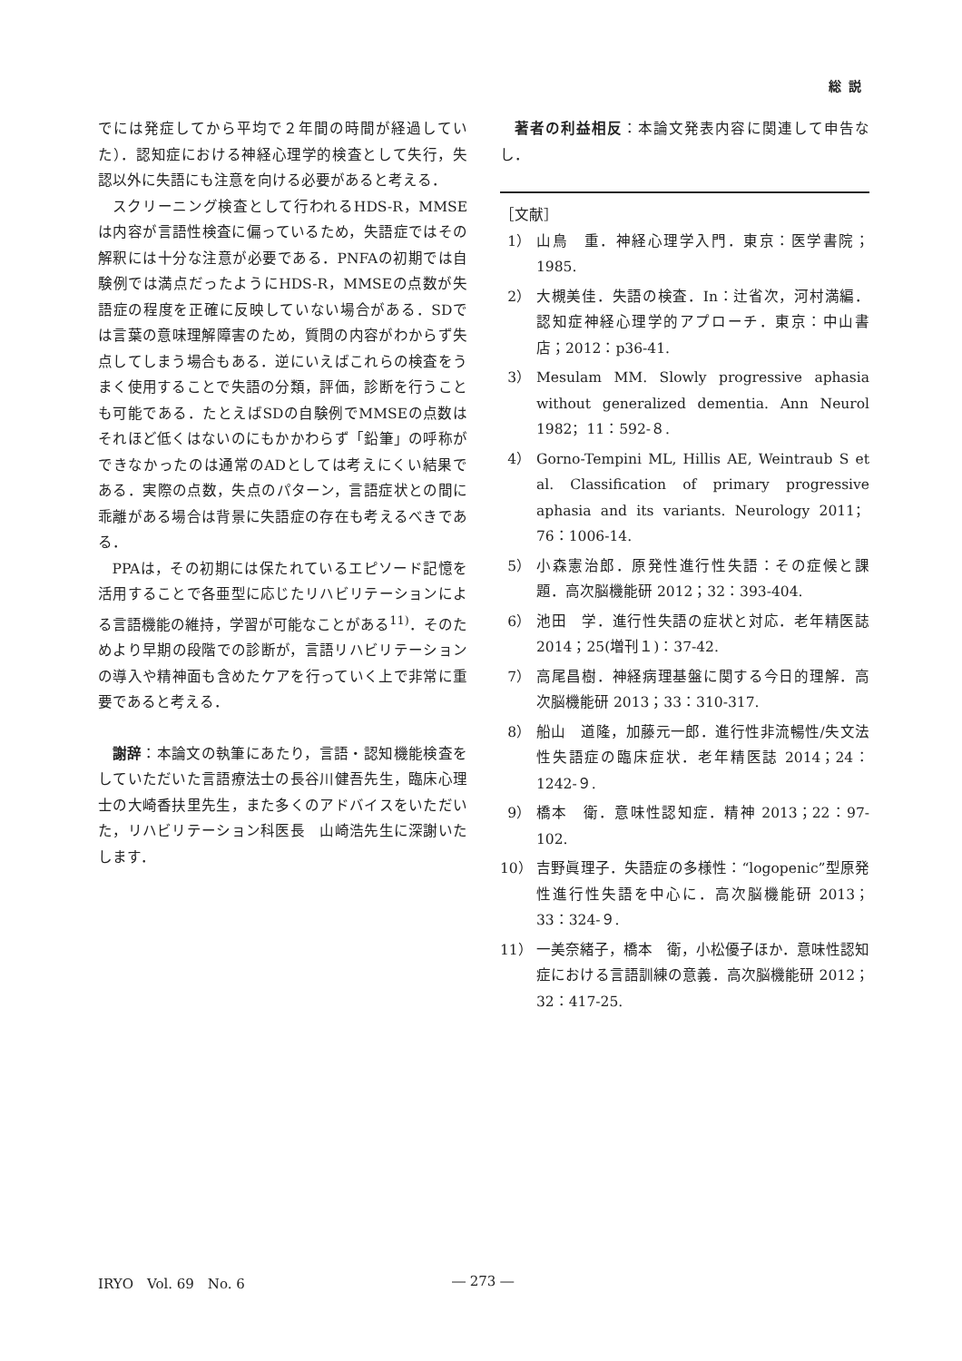総説
でには発症してから平均で２年間の時間が経過していた）．認知症における神経心理学的検査として失行，失認以外に失語にも注意を向ける必要があると考える．
スクリーニング検査として行われるHDS-R，MMSEは内容が言語性検査に偏っているため，失語症ではその解釈には十分な注意が必要である．PNFAの初期では自験例では満点だったようにHDS-R，MMSEの点数が失語症の程度を正確に反映していない場合がある．SDでは言葉の意味理解障害のため，質問の内容がわからず失点してしまう場合もある．逆にいえばこれらの検査をうまく使用することで失語の分類，評価，診断を行うことも可能である．たとえばSDの自験例でMMSEの点数はそれほど低くはないのにもかかわらず「鉛筆」の呼称ができなかったのは通常のADとしては考えにくい結果である．実際の点数，失点のパターン，言語症状との間に乖離がある場合は背景に失語症の存在も考えるべきである．
PPAは，その初期には保たれているエピソード記憶を活用することで各亜型に応じたリハビリテーションによる言語機能の維持，学習が可能なことがある<sup>11)</sup>．そのためより早期の段階での診断が，言語リハビリテーションの導入や精神面も含めたケアを行っていく上で非常に重要であると考える．
謝辞：本論文の執筆にあたり，言語・認知機能検査をしていただいた言語療法士の長谷川健吾先生，臨床心理士の大崎香扶里先生，また多くのアドバイスをいただいた，リハビリテーション科医長　山崎浩先生に深謝いたします．
著者の利益相反：本論文発表内容に関連して申告なし．
［文献］
1） 山鳥　重．神経心理学入門．東京：医学書院；1985.
2） 大槻美佳．失語の検査．In：辻省次，河村満編．認知症神経心理学的アプローチ．東京：中山書店；2012：p36-41.
3） Mesulam MM. Slowly progressive aphasia without generalized dementia. Ann Neurol 1982；11：592-８.
4） Gorno-Tempini ML, Hillis AE, Weintraub S et al. Classification of primary progressive aphasia and its variants. Neurology 2011；76：1006-14.
5） 小森憲治郎．原発性進行性失語：その症候と課題．高次脳機能研 2012；32：393-404.
6） 池田　学．進行性失語の症状と対応．老年精医誌 2014；25(増刊１)：37-42.
7） 高尾昌樹．神経病理基盤に関する今日的理解．高次脳機能研 2013；33：310-317.
8） 船山　道隆，加藤元一郎．進行性非流暢性/失文法性失語症の臨床症状．老年精医誌 2014；24：1242-９.
9） 橋本　衛．意味性認知症．精神 2013；22：97-102.
10） 吉野眞理子．失語症の多様性：“logopenic”型原発性進行性失語を中心に．高次脳機能研 2013；33：324-９.
11） 一美奈緒子，橋本　衛，小松優子ほか．意味性認知症における言語訓練の意義．高次脳機能研 2012；32：417-25.
IRYO　Vol. 69　No. 6 ― 273 ―